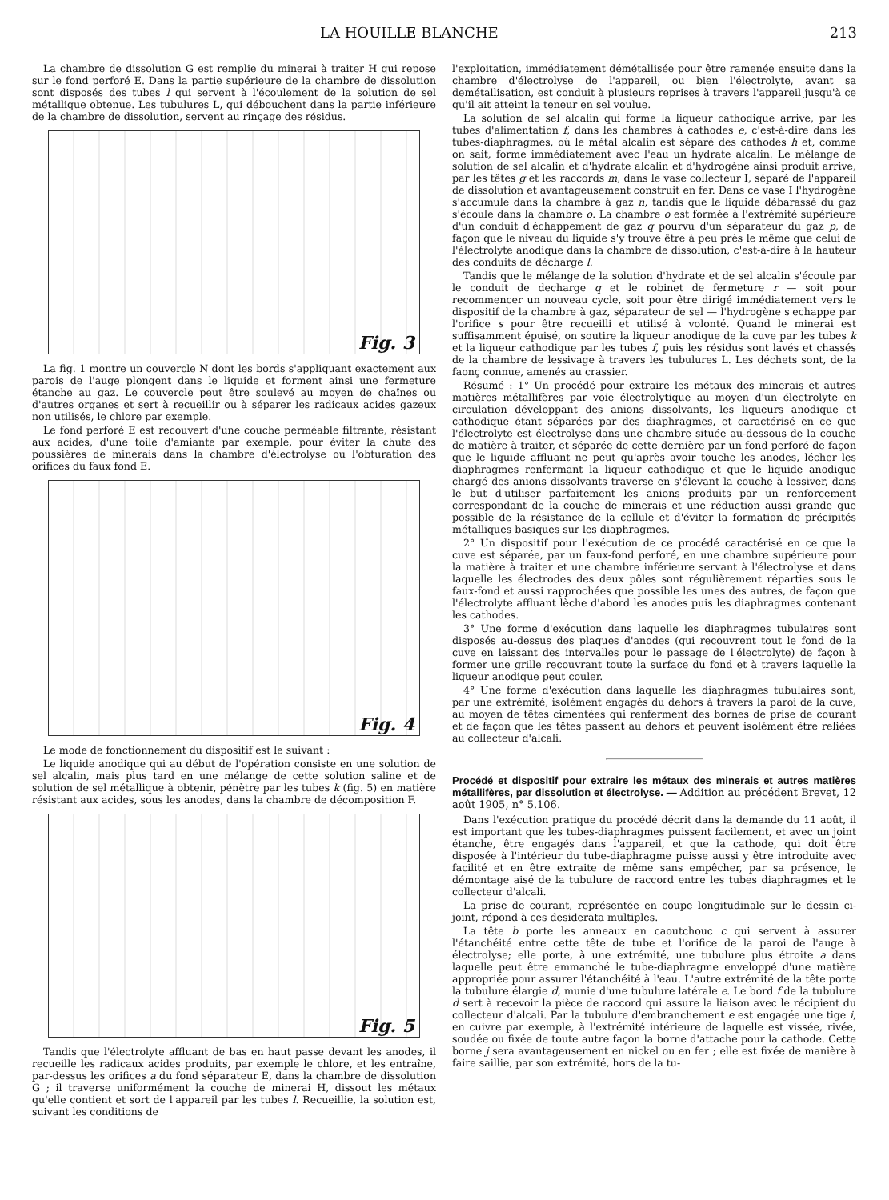LA HOUILLE BLANCHE 213
La chambre de dissolution G est remplie du minerai à traiter H qui repose sur le fond perforé E. Dans la partie supérieure de la chambre de dissolution sont disposés des tubes l qui servent à l'écoulement de la solution de sel métallique obtenue. Les tubulures L, qui débouchent dans la partie inférieure de la chambre de dissolution, servent au rinçage des résidus.
Fig. 3
La fig. 1 montre un couvercle N dont les bords s'appliquant exactement aux parois de l'auge plongent dans le liquide et forment ainsi une fermeture étanche au gaz. Le couvercle peut être soulevé au moyen de chaînes ou d'autres organes et sert à recueillir ou à séparer les radicaux acides gazeux non utilisés, le chlore par exemple.
Le fond perforé E est recouvert d'une couche perméable filtrante, résistant aux acides, d'une toile d'amiante par exemple, pour éviter la chute des poussières de minerais dans la chambre d'électrolyse ou l'obturation des orifices du faux fond E.
Fig. 4
Le mode de fonctionnement du dispositif est le suivant :
Le liquide anodique qui au début de l'opération consiste en une solution de sel alcalin, mais plus tard en une mélange de cette solution saline et de solution de sel métallique à obtenir, pénètre par les tubes k (fig. 5) en matière résistant aux acides, sous les anodes, dans la chambre de décomposition F.
Fig. 5
Tandis que l'électrolyte affluant de bas en haut passe devant les anodes, il recueille les radicaux acides produits, par exemple le chlore, et les entraîne, par-dessus les orifices a du fond séparateur E, dans la chambre de dissolution G ; il traverse uniformément la couche de minerai H, dissout les métaux qu'elle contient et sort de l'appareil par les tubes l. Recueillie, la solution est, suivant les conditions de
l'exploitation, immédiatement démétallisée pour être ramenée ensuite dans la chambre d'électrolyse de l'appareil, ou bien l'électrolyte, avant sa demétallisation, est conduit à plusieurs reprises à travers l'appareil jusqu'à ce qu'il ait atteint la teneur en sel voulue.
La solution de sel alcalin qui forme la liqueur cathodique arrive, par les tubes d'alimentation f, dans les chambres à cathodes e, c'est-à-dire dans les tubes-diaphragmes, où le métal alcalin est séparé des cathodes h et, comme on sait, forme immédiatement avec l'eau un hydrate alcalin. Le mélange de solution de sel alcalin et d'hydrate alcalin et d'hydrogène ainsi produit arrive, par les têtes g et les raccords m, dans le vase collecteur I, séparé de l'appareil de dissolution et avantageusement construit en fer. Dans ce vase I l'hydrogène s'accumule dans la chambre à gaz n, tandis que le liquide débarassé du gaz s'écoule dans la chambre o. La chambre o est formée à l'extrémité supérieure d'un conduit d'échappement de gaz q pourvu d'un séparateur du gaz p, de façon que le niveau du liquide s'y trouve être à peu près le même que celui de l'électrolyte anodique dans la chambre de dissolution, c'est-à-dire à la hauteur des conduits de décharge l.
Tandis que le mélange de la solution d'hydrate et de sel alcalin s'écoule par le conduit de decharge q et le robinet de fermeture r — soit pour recommencer un nouveau cycle, soit pour être dirigé immédiatement vers le dispositif de la chambre à gaz, séparateur de sel — l'hydrogène s'echappe par l'orifice s pour être recueilli et utilisé à volonté. Quand le minerai est suffisamment épuisé, on soutire la liqueur anodique de la cuve par les tubes k et la liqueur cathodique par les tubes f, puis les résidus sont lavés et chassés de la chambre de lessivage à travers les tubulures L. Les déchets sont, de la faonç connue, amenés au crassier.
Résumé : 1° Un procédé pour extraire les métaux des minerais et autres matières métallifères par voie électrolytique au moyen d'un électrolyte en circulation développant des anions dissolvants, les liqueurs anodique et cathodique étant séparées par des diaphragmes, et caractérisé en ce que l'électrolyte est électrolyse dans une chambre située au-dessous de la couche de matière à traiter, et séparée de cette dernière par un fond perforé de façon que le liquide affluant ne peut qu'après avoir touche les anodes, lécher les diaphragmes renfermant la liqueur cathodique et que le liquide anodique chargé des anions dissolvants traverse en s'élevant la couche à lessiver, dans le but d'utiliser parfaitement les anions produits par un renforcement correspondant de la couche de minerais et une réduction aussi grande que possible de la résistance de la cellule et d'éviter la formation de précipités métalliques basiques sur les diaphragmes.
2° Un dispositif pour l'exécution de ce procédé caractérisé en ce que la cuve est séparée, par un faux-fond perforé, en une chambre supérieure pour la matière à traiter et une chambre inférieure servant à l'électrolyse et dans laquelle les électrodes des deux pôles sont régulièrement réparties sous le faux-fond et aussi rapprochées que possible les unes des autres, de façon que l'électrolyte affluant lèche d'abord les anodes puis les diaphragmes contenant les cathodes.
3° Une forme d'exécution dans laquelle les diaphragmes tubulaires sont disposés au-dessus des plaques d'anodes (qui recouvrent tout le fond de la cuve en laissant des intervalles pour le passage de l'électrolyte) de façon à former une grille recouvrant toute la surface du fond et à travers laquelle la liqueur anodique peut couler.
4° Une forme d'exécution dans laquelle les diaphragmes tubulaires sont, par une extrémité, isolément engagés du dehors à travers la paroi de la cuve, au moyen de têtes cimentées qui renferment des bornes de prise de courant et de façon que les têtes passent au dehors et peuvent isolément être reliées au collecteur d'alcali.
Procédé et dispositif pour extraire les métaux des minerais et autres matières métallifères, par dissolution et électrolyse. — Addition au précédent Brevet, 12 août 1905, n° 5.106.
Dans l'exécution pratique du procédé décrit dans la demande du 11 août, il est important que les tubes-diaphragmes puissent facilement, et avec un joint étanche, être engagés dans l'appareil, et que la cathode, qui doit être disposée à l'intérieur du tube-diaphragme puisse aussi y être introduite avec facilité et en être extraite de même sans empêcher, par sa présence, le démontage aisé de la tubulure de raccord entre les tubes diaphragmes et le collecteur d'alcali.
La prise de courant, représentée en coupe longitudinale sur le dessin ci-joint, répond à ces desiderata multiples.
La tête b porte les anneaux en caoutchouc c qui servent à assurer l'étanchéité entre cette tête de tube et l'orifice de la paroi de l'auge à électrolyse; elle porte, à une extrémité, une tubulure plus étroite a dans laquelle peut être emmanché le tube-diaphragme enveloppé d'une matière appropriée pour assurer l'étanchéité à l'eau. L'autre extrémité de la tête porte la tubulure élargie d, munie d'une tubulure latérale e. Le bord f de la tubulure d sert à recevoir la pièce de raccord qui assure la liaison avec le récipient du collecteur d'alcali. Par la tubulure d'embranchement e est engagée une tige i, en cuivre par exemple, à l'extrémité intérieure de laquelle est vissée, rivée, soudée ou fixée de toute autre façon la borne d'attache pour la cathode. Cette borne j sera avantageusement en nickel ou en fer ; elle est fixée de manière à faire saillie, par son extrémité, hors de la tu-